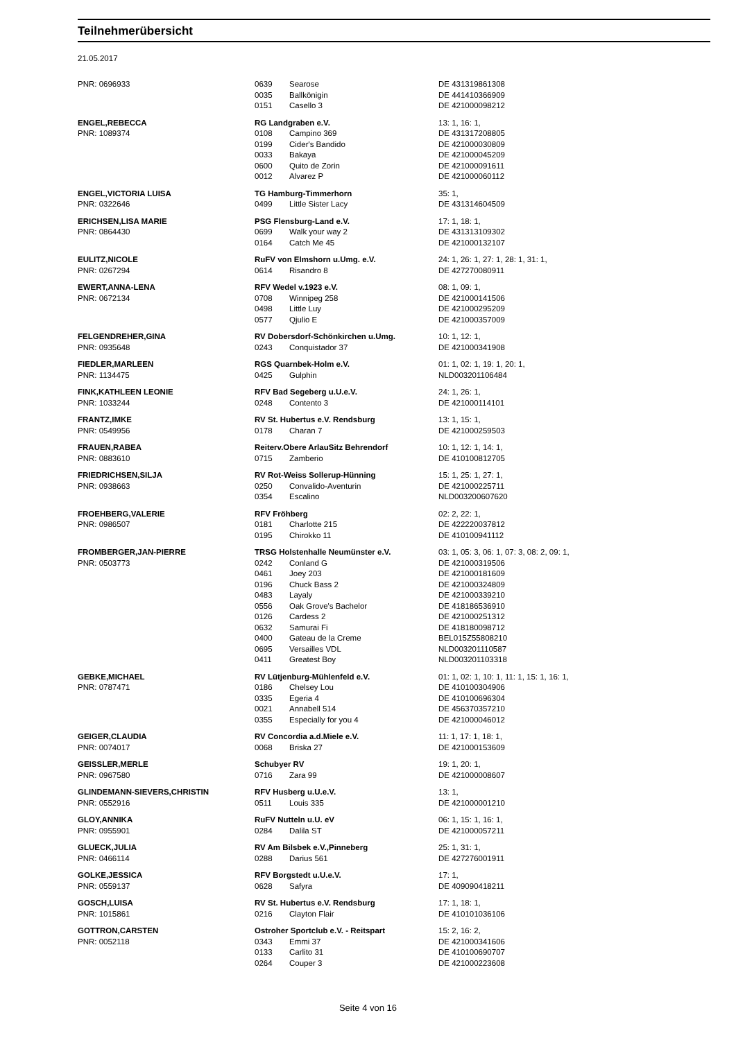Teilnehmerübersicht
21.05.2017
| PNR: 0696933 | 0639 | Searose | DE 431319861308 |
| | 0035 | Ballkönigin | DE 441410366909 |
| | 0151 | Casello 3 | DE 421000098212 |
| ENGEL,REBECCA | RG Landgraben e.V. | | 13: 1, 16: 1, |
| PNR: 1089374 | 0108 | Campino 369 | DE 431317208805 |
| | 0199 | Cider's Bandido | DE 421000030809 |
| | 0033 | Bakaya | DE 421000045209 |
| | 0600 | Quito de Zorin | DE 421000091611 |
| | 0012 | Alvarez P | DE 421000060112 |
| ENGEL,VICTORIA LUISA | TG Hamburg-Timmerhorn | | 35: 1, |
| PNR: 0322646 | 0499 | Little Sister Lacy | DE 431314604509 |
| ERICHSEN,LISA MARIE | PSG Flensburg-Land e.V. | | 17: 1, 18: 1, |
| PNR: 0864430 | 0699 | Walk your way 2 | DE 431313109302 |
| | 0164 | Catch Me 45 | DE 421000132107 |
| EULITZ,NICOLE | RuFV von Elmshorn u.Umg. e.V. | | 24: 1, 26: 1, 27: 1, 28: 1, 31: 1, |
| PNR: 0267294 | 0614 | Risandro 8 | DE 427270080911 |
| EWERT,ANNA-LENA | RFV Wedel v.1923 e.V. | | 08: 1, 09: 1, |
| PNR: 0672134 | 0708 | Winnipeg 258 | DE 421000141506 |
| | 0498 | Little Luy | DE 421000295209 |
| | 0577 | Qjulio E | DE 421000357009 |
| FELGENDREHER,GINA | RV Dobersdorf-Schönkirchen u.Umg. | | 10: 1, 12: 1, |
| PNR: 0935648 | 0243 | Conquistador 37 | DE 421000341908 |
| FIEDLER,MARLEEN | RGS Quarnbek-Holm e.V. | | 01: 1, 02: 1, 19: 1, 20: 1, |
| PNR: 1134475 | 0425 | Gulphin | NLD003201106484 |
| FINK,KATHLEEN LEONIE | RFV Bad Segeberg u.U.e.V. | | 24: 1, 26: 1, |
| PNR: 1033244 | 0248 | Contento 3 | DE 421000114101 |
| FRANTZ,IMKE | RV St. Hubertus e.V. Rendsburg | | 13: 1, 15: 1, |
| PNR: 0549956 | 0178 | Charan 7 | DE 421000259503 |
| FRAUEN,RABEA | Reiterv.Obere ArlauSitz Behrendorf | | 10: 1, 12: 1, 14: 1, |
| PNR: 0883610 | 0715 | Zamberio | DE 410100812705 |
| FRIEDRICHSEN,SILJA | RV Rot-Weiss Sollerup-Hünning | | 15: 1, 25: 1, 27: 1, |
| PNR: 0938663 | 0250 | Convalido-Aventurin | DE 421000225711 |
| | 0354 | Escalino | NLD003200607620 |
| FROEHBERG,VALERIE | RFV Fröhberg | | 02: 2, 22: 1, |
| PNR: 0986507 | 0181 | Charlotte 215 | DE 422220037812 |
| | 0195 | Chirokko 11 | DE 410100941112 |
| FROMBERGER,JAN-PIERRE | TRSG Holstenhalle Neumünster e.V. | | 03: 1, 05: 3, 06: 1, 07: 3, 08: 2, 09: 1, |
| PNR: 0503773 | 0242 | Conland G | DE 421000319506 |
| | 0461 | Joey 203 | DE 421000181609 |
| | 0196 | Chuck Bass 2 | DE 421000324809 |
| | 0483 | Layaly | DE 421000339210 |
| | 0556 | Oak Grove's Bachelor | DE 418186536910 |
| | 0126 | Cardess 2 | DE 421000251312 |
| | 0632 | Samurai Fi | DE 418180098712 |
| | 0400 | Gateau de la Creme | BEL015Z55808210 |
| | 0695 | Versailles VDL | NLD003201110587 |
| | 0411 | Greatest Boy | NLD003201103318 |
| GEBKE,MICHAEL | RV Lütjenburg-Mühlenfeld e.V. | | 01: 1, 02: 1, 10: 1, 11: 1, 15: 1, 16: 1, |
| PNR: 0787471 | 0186 | Chelsey Lou | DE 410100304906 |
| | 0335 | Egeria 4 | DE 410100696304 |
| | 0021 | Annabell 514 | DE 456370357210 |
| | 0355 | Especially for you 4 | DE 421000046012 |
| GEIGER,CLAUDIA | RV Concordia a.d.Miele e.V. | | 11: 1, 17: 1, 18: 1, |
| PNR: 0074017 | 0068 | Briska 27 | DE 421000153609 |
| GEISSLER,MERLE | Schubyer RV | | 19: 1, 20: 1, |
| PNR: 0967580 | 0716 | Zara 99 | DE 421000008607 |
| GLINDEMANN-SIEVERS,CHRISTIN | RFV Husberg u.U.e.V. | | 13: 1, |
| PNR: 0552916 | 0511 | Louis 335 | DE 421000001210 |
| GLOY,ANNIKA | RuFV Nutteln u.U. eV | | 06: 1, 15: 1, 16: 1, |
| PNR: 0955901 | 0284 | Dalila ST | DE 421000057211 |
| GLUECK,JULIA | RV Am Bilsbek e.V.,Pinneberg | | 25: 1, 31: 1, |
| PNR: 0466114 | 0288 | Darius 561 | DE 427276001911 |
| GOLKE,JESSICA | RFV Borgstedt u.U.e.V. | | 17: 1, |
| PNR: 0559137 | 0628 | Safyra | DE 409090418211 |
| GOSCH,LUISA | RV St. Hubertus e.V. Rendsburg | | 17: 1, 18: 1, |
| PNR: 1015861 | 0216 | Clayton Flair | DE 410101036106 |
| GOTTRON,CARSTEN | Ostroher Sportclub e.V. - Reitspart | | 15: 2, 16: 2, |
| PNR: 0052118 | 0343 | Emmi 37 | DE 421000341606 |
| | 0133 | Carlito 31 | DE 410100690707 |
| | 0264 | Couper 3 | DE 421000223608 |
Seite 4 von 16